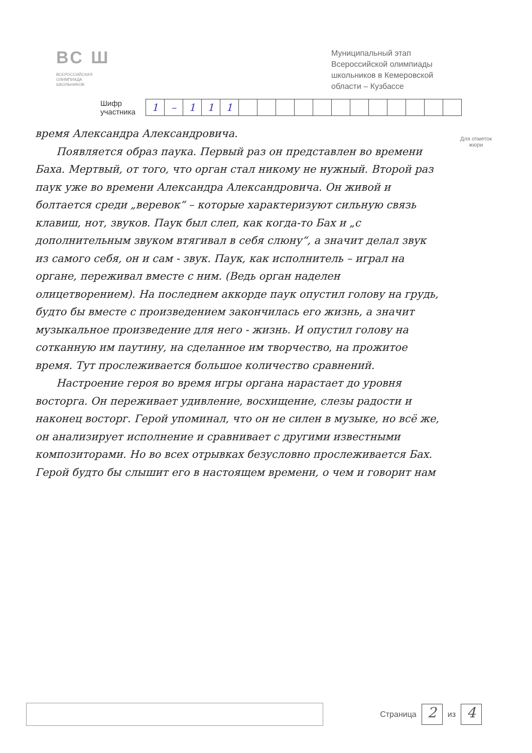ВС Ш
ВСЕРОССИЙСКАЯ
ОЛИМПИАДА
ШКОЛЬНИКОВ
Муниципальный этап Всероссийской олимпиады школьников в Кемеровской области – Кузбассе
Шифр
участника
| 1 | – | 1 | 1 | 1 | | | | | | | | | | | | |
Для отметок
жюри
время Александра Александровича.
  Появляется образ паука. Первый раз он представлен во времени Баха. Мертвый, от того, что орган стал никому не нужный. Второй раз паук уже во времени Александра Александровича. Он живой и болтается среди „веревок“ – которые характеризуют сильную связь клавиш, нот, звуков. Паук был слеп, как когда-то Бах и „с дополнительным звуком втягивал в себя слюну“, а значит делал звук из самого себя, он и сам - звук. Паук, как исполнитель – играл на органе, переживал вместе с ним. (Ведь орган наделен олицетворением). На последнем аккорде паук опустил голову на грудь, будто бы вместе с произведением закончилась его жизнь, а значит музыкальное произведение для него - жизнь. И опустил голову на сотканную им паутину, на сделанное им творчество, на прожитое время. Тут прослеживается большое количество сравнений.
  Настроение героя во время игры органа нарастает до уровня восторга. Он переживает удивление, восхищение, слезы радости и наконец восторг. Герой упоминал, что он не силен в музыке, но всё же, он анализирует исполнение и сравнивает с другими известными композиторами. Но во всех отрывках безусловно прослеживается Бах. Герой будто бы слышит его в настоящем времени, о чем и говорит нам
Страница 2 из 4